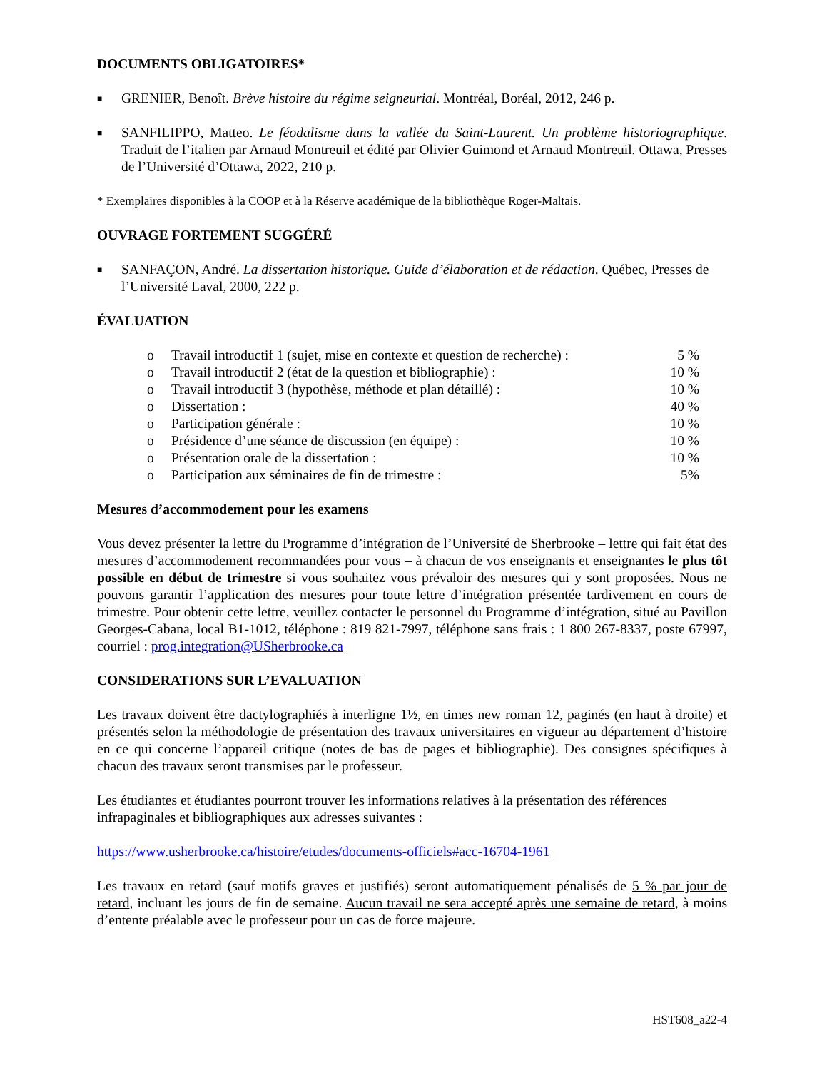DOCUMENTS OBLIGATOIRES*
■ GRENIER, Benoît. Brève histoire du régime seigneurial. Montréal, Boréal, 2012, 246 p.
■ SANFILIPPO, Matteo. Le féodalisme dans la vallée du Saint-Laurent. Un problème historiographique. Traduit de l’italien par Arnaud Montreuil et édité par Olivier Guimond et Arnaud Montreuil. Ottawa, Presses de l’Université d’Ottawa, 2022, 210 p.
* Exemplaires disponibles à la COOP et à la Réserve académique de la bibliothèque Roger-Maltais.
OUVRAGE FORTEMENT SUGGÉRÉ
■ SANFAÇON, André. La dissertation historique. Guide d’élaboration et de rédaction. Québec, Presses de l’Université Laval, 2000, 222 p.
ÉVALUATION
| o | Travail introductif 1 (sujet, mise en contexte et question de recherche) : | 5 % |
| o | Travail introductif 2 (état de la question et bibliographie) : | 10 % |
| o | Travail introductif 3 (hypothèse, méthode et plan détaillé) : | 10 % |
| o | Dissertation : | 40 % |
| o | Participation générale : | 10 % |
| o | Présidence d’une séance de discussion (en équipe) : | 10 % |
| o | Présentation orale de la dissertation : | 10 % |
| o | Participation aux séminaires de fin de trimestre : | 5% |
Mesures d’accommodement pour les examens
Vous devez présenter la lettre du Programme d’intégration de l’Université de Sherbrooke – lettre qui fait état des mesures d’accommodement recommandées pour vous – à chacun de vos enseignants et enseignantes le plus tôt possible en début de trimestre si vous souhaitez vous prévaloir des mesures qui y sont proposées. Nous ne pouvons garantir l’application des mesures pour toute lettre d’intégration présentée tardivement en cours de trimestre. Pour obtenir cette lettre, veuillez contacter le personnel du Programme d’intégration, situé au Pavillon Georges-Cabana, local B1-1012, téléphone : 819 821-7997, téléphone sans frais : 1 800 267-8337, poste 67997, courriel : prog.integration@USherbrooke.ca
CONSIDERATIONS SUR L’EVALUATION
Les travaux doivent être dactylographiés à interligne 1½, en times new roman 12, paginés (en haut à droite) et présentés selon la méthodologie de présentation des travaux universitaires en vigueur au département d’histoire en ce qui concerne l’appareil critique (notes de bas de pages et bibliographie). Des consignes spécifiques à chacun des travaux seront transmises par le professeur.
Les étudiantes et étudiantes pourront trouver les informations relatives à la présentation des références infrapaginales et bibliographiques aux adresses suivantes :
https://www.usherbrooke.ca/histoire/etudes/documents-officiels#acc-16704-1961
Les travaux en retard (sauf motifs graves et justifiés) seront automatiquement pénalisés de 5 % par jour de retard, incluant les jours de fin de semaine. Aucun travail ne sera accepté après une semaine de retard, à moins d’entente préalable avec le professeur pour un cas de force majeure.
HST608_a22-4